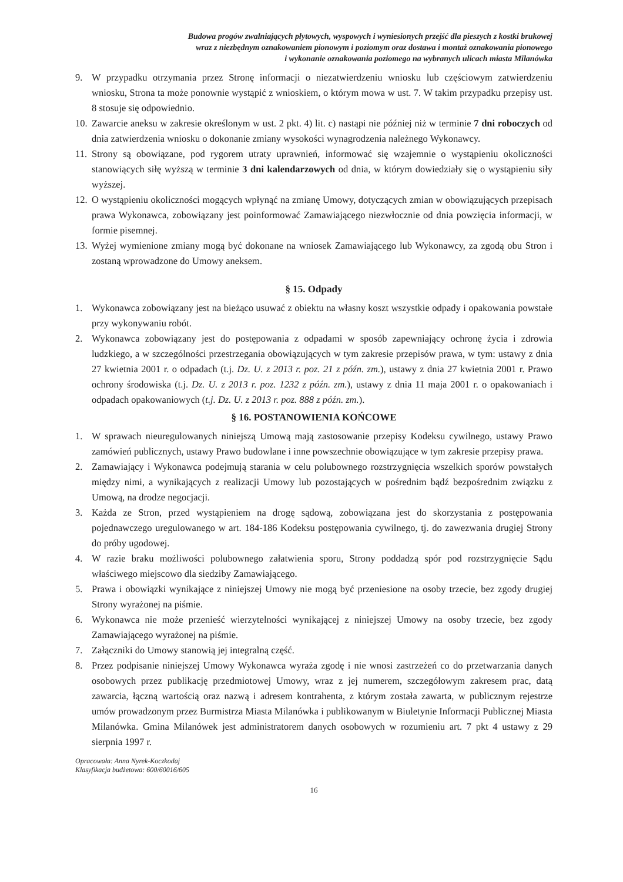Budowa progów zwalniających płytowych, wyspowych i wyniesionych przejść dla pieszych z kostki brukowej
wraz z niezbędnym oznakowaniem pionowym i poziomym oraz dostawa i montaż oznakowania pionowego
i wykonanie oznakowania poziomego na wybranych ulicach miasta Milanówka
9. W przypadku otrzymania przez Stronę informacji o niezatwierdzeniu wniosku lub częściowym zatwierdzeniu wniosku, Strona ta może ponownie wystąpić z wnioskiem, o którym mowa w ust. 7. W takim przypadku przepisy ust. 8 stosuje się odpowiednio.
10. Zawarcie aneksu w zakresie określonym w ust. 2 pkt. 4) lit. c) nastąpi nie później niż w terminie 7 dni roboczych od dnia zatwierdzenia wniosku o dokonanie zmiany wysokości wynagrodzenia należnego Wykonawcy.
11. Strony są obowiązane, pod rygorem utraty uprawnień, informować się wzajemnie o wystąpieniu okoliczności stanowiących siłę wyższą w terminie 3 dni kalendarzowych od dnia, w którym dowiedziały się o wystąpieniu siły wyższej.
12. O wystąpieniu okoliczności mogących wpłynąć na zmianę Umowy, dotyczących zmian w obowiązujących przepisach prawa Wykonawca, zobowiązany jest poinformować Zamawiającego niezwłocznie od dnia powzięcia informacji, w formie pisemnej.
13. Wyżej wymienione zmiany mogą być dokonane na wniosek Zamawiającego lub Wykonawcy, za zgodą obu Stron i zostaną wprowadzone do Umowy aneksem.
§ 15. Odpady
1. Wykonawca zobowiązany jest na bieżąco usuwać z obiektu na własny koszt wszystkie odpady i opakowania powstałe przy wykonywaniu robót.
2. Wykonawca zobowiązany jest do postępowania z odpadami w sposób zapewniający ochronę życia i zdrowia ludzkiego, a w szczególności przestrzegania obowiązujących w tym zakresie przepisów prawa, w tym: ustawy z dnia 27 kwietnia 2001 r. o odpadach (t.j. Dz. U. z 2013 r. poz. 21 z późn. zm.), ustawy z dnia 27 kwietnia 2001 r. Prawo ochrony środowiska (t.j. Dz. U. z 2013 r. poz. 1232 z późn. zm.), ustawy z dnia 11 maja 2001 r. o opakowaniach i odpadach opakowaniowych (t.j. Dz. U. z 2013 r. poz. 888 z późn. zm.).
§ 16. POSTANOWIENIA KOŃCOWE
1. W sprawach nieuregulowanych niniejszą Umową mają zastosowanie przepisy Kodeksu cywilnego, ustawy Prawo zamówień publicznych, ustawy Prawo budowlane i inne powszechnie obowiązujące w tym zakresie przepisy prawa.
2. Zamawiający i Wykonawca podejmują starania w celu polubownego rozstrzygnięcia wszelkich sporów powstałych między nimi, a wynikających z realizacji Umowy lub pozostających w pośrednim bądź bezpośrednim związku z Umową, na drodze negocjacji.
3. Każda ze Stron, przed wystąpieniem na drogę sądową, zobowiązana jest do skorzystania z postępowania pojednawczego uregulowanego w art. 184-186 Kodeksu postępowania cywilnego, tj. do zawezwania drugiej Strony do próby ugodowej.
4. W razie braku możliwości polubownego załatwienia sporu, Strony poddadzą spór pod rozstrzygnięcie Sądu właściwego miejscowo dla siedziby Zamawiającego.
5. Prawa i obowiązki wynikające z niniejszej Umowy nie mogą być przeniesione na osoby trzecie, bez zgody drugiej Strony wyrażonej na piśmie.
6. Wykonawca nie może przenieść wierzytelności wynikającej z niniejszej Umowy na osoby trzecie, bez zgody Zamawiającego wyrażonej na piśmie.
7. Załączniki do Umowy stanowią jej integralną część.
8. Przez podpisanie niniejszej Umowy Wykonawca wyraża zgodę i nie wnosi zastrzeżeń co do przetwarzania danych osobowych przez publikację przedmiotowej Umowy, wraz z jej numerem, szczegółowym zakresem prac, datą zawarcia, łączną wartością oraz nazwą i adresem kontrahenta, z którym została zawarta, w publicznym rejestrze umów prowadzonym przez Burmistrza Miasta Milanówka i publikowanym w Biuletynie Informacji Publicznej Miasta Milanówka. Gmina Milanówek jest administratorem danych osobowych w rozumieniu art. 7 pkt 4 ustawy z 29 sierpnia 1997 r.
Opracowała: Anna Nyrek-Koczkodaj
Klasyfikacja budżetowa: 600/60016/605
16